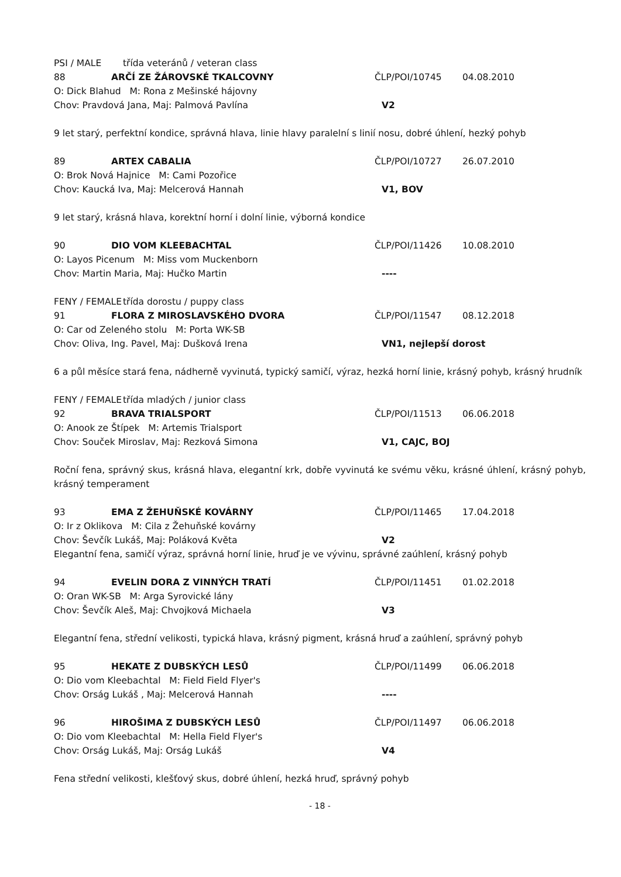PSI / MALE třída veteránů / veteran class
88 ARČÍ ZE ŽÁROVSKÉ TKALCOVNY ČLP/POI/10745 04.08.2010
O: Dick Blahud M: Rona z Mešinské hájovny
Chov: Pravdová Jana, Maj: Palmová Pavlína V2
9 let starý, perfektní kondice, správná hlava, linie hlavy paralelní s linií nosu, dobré úhlení, hezký pohyb
89 ARTEX CABALIA ČLP/POI/10727 26.07.2010
O: Brok Nová Hajnice M: Cami Pozořice
Chov: Kaucká Iva, Maj: Melcerová Hannah V1, BOV
9 let starý, krásná hlava, korektní horní i dolní linie, výborná kondice
90 DIO VOM KLEEBACHTAL ČLP/POI/11426 10.08.2010
O: Layos Picenum M: Miss vom Muckenborn
Chov: Martin Maria, Maj: Hučko Martin ----
FENY / FEMALE třída dorostu / puppy class
91 FLORA Z MIROSLAVSKÉHO DVORA ČLP/POI/11547 08.12.2018
O: Car od Zeleného stolu M: Porta WK-SB
Chov: Oliva, Ing. Pavel, Maj: Dušková Irena VN1, nejlepší dorost
6 a půl měsíce stará fena, nádherně vyvinutá, typický samičí, výraz, hezká horní linie, krásný pohyb, krásný hrudník
FENY / FEMALE třída mladých / junior class
92 BRAVA TRIALSPORT ČLP/POI/11513 06.06.2018
O: Anook ze Štípek M: Artemis Trialsport
Chov: Souček Miroslav, Maj: Rezková Simona V1, CAJC, BOJ
Roční fena, správný skus, krásná hlava, elegantní krk, dobře vyvinutá ke svému věku, krásné úhlení, krásný pohyb, krásný temperament
93 EMA Z ŽEHUŇSKÉ KOVÁRNY ČLP/POI/11465 17.04.2018
O: Ir z Oklikova M: Cila z Žehuňské kovárny
Chov: Ševčík Lukáš, Maj: Poláková Květa V2
Elegantní fena, samičí výraz, správná horní linie, hruď je ve vývinu, správné zaúhlení, krásný pohyb
94 EVELIN DORA Z VINNÝCH TRATÍ ČLP/POI/11451 01.02.2018
O: Oran WK-SB M: Arga Syrovické lány
Chov: Ševčík Aleš, Maj: Chvojková Michaela V3
Elegantní fena, střední velikosti, typická hlava, krásný pigment, krásná hruď a zaúhlení, správný pohyb
95 HEKATE Z DUBSKÝCH LESŮ ČLP/POI/11499 06.06.2018
O: Dio vom Kleebachtal M: Field Field Flyer's
Chov: Orság Lukáš , Maj: Melcerová Hannah ----
96 HIROŠIMA Z DUBSKÝCH LESŮ ČLP/POI/11497 06.06.2018
O: Dio vom Kleebachtal M: Hella Field Flyer's
Chov: Orság Lukáš, Maj: Orság Lukáš V4
Fena střední velikosti, klešťový skus, dobré úhlení, hezká hruď, správný pohyb
- 18 -